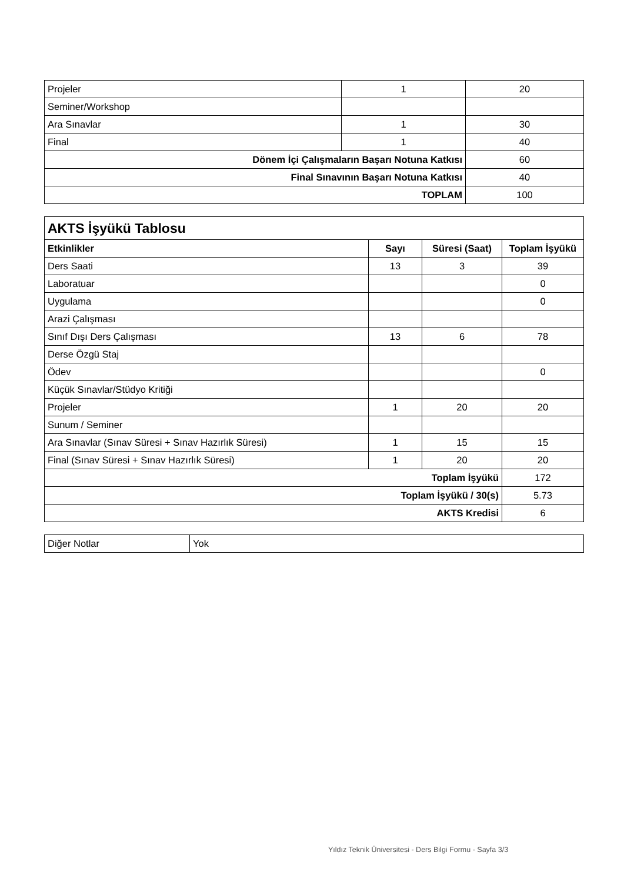| Projeler | 1 | 20 |
| Seminer/Workshop | | |
| Ara Sınavlar | 1 | 30 |
| Final | 1 | 40 |
| Dönem İçi Çalışmaların Başarı Notuna Katkısı | | 60 |
| Final Sınavının Başarı Notuna Katkısı | | 40 |
| TOPLAM | | 100 |
| AKTS İşyükü Tablosu | | | |
| Etkinlikler | Sayı | Süresi (Saat) | Toplam İşyükü |
| Ders Saati | 13 | 3 | 39 |
| Laboratuar | | | 0 |
| Uygulama | | | 0 |
| Arazi Çalışması | | | |
| Sınıf Dışı Ders Çalışması | 13 | 6 | 78 |
| Derse Özgü Staj | | | |
| Ödev | | | 0 |
| Küçük Sınavlar/Stüdyo Kritiği | | | |
| Projeler | 1 | 20 | 20 |
| Sunum / Seminer | | | |
| Ara Sınavlar (Sınav Süresi + Sınav Hazırlık Süresi) | 1 | 15 | 15 |
| Final (Sınav Süresi + Sınav Hazırlık Süresi) | 1 | 20 | 20 |
| Toplam İşyükü | | | 172 |
| Toplam İşyükü / 30(s) | | | 5.73 |
| AKTS Kredisi | | | 6 |
| Diğer Notlar | Yok |
Yıldız Teknik Üniversitesi - Ders Bilgi Formu - Sayfa 3/3